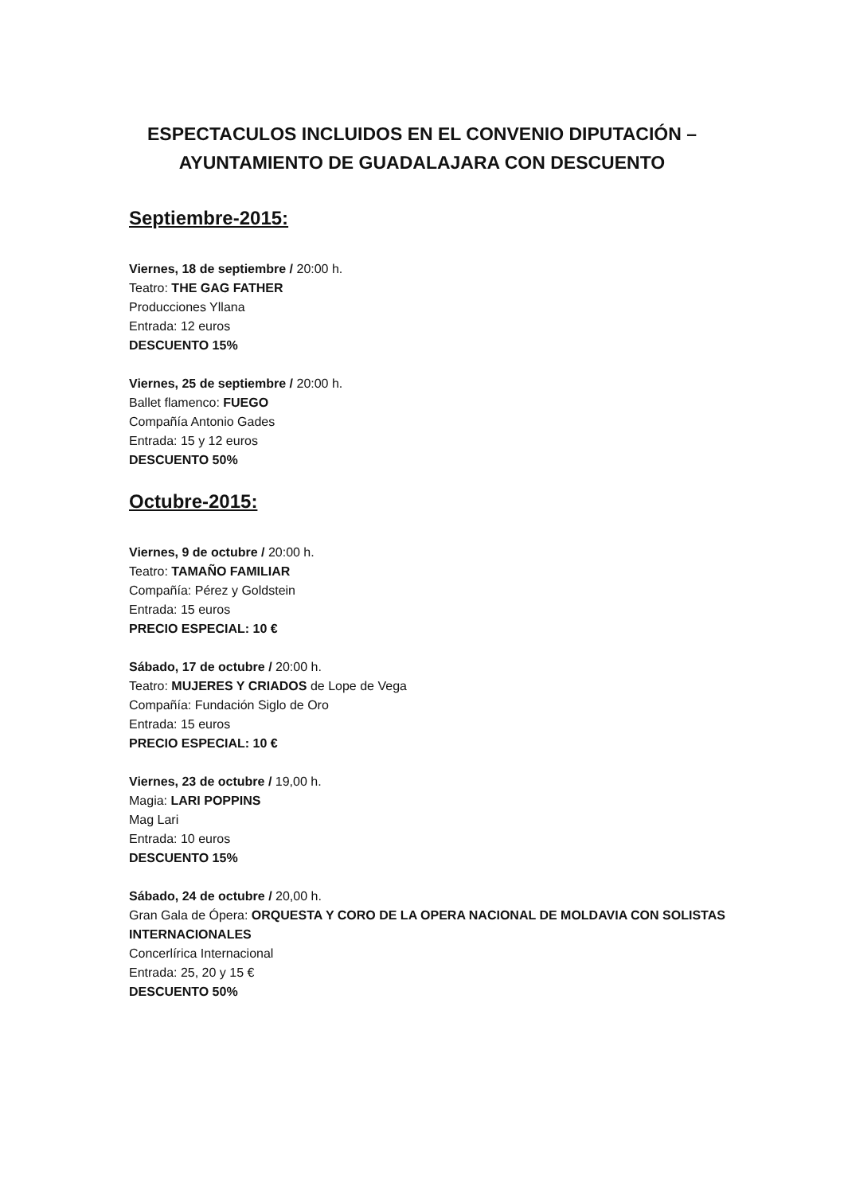ESPECTACULOS INCLUIDOS EN EL CONVENIO DIPUTACIÓN –
AYUNTAMIENTO DE GUADALAJARA CON DESCUENTO
Septiembre-2015:
Viernes, 18 de septiembre / 20:00 h.
Teatro: THE GAG FATHER
Producciones Yllana
Entrada: 12 euros
DESCUENTO 15%
Viernes, 25 de septiembre / 20:00 h.
Ballet flamenco: FUEGO
Compañía Antonio Gades
Entrada: 15 y 12 euros
DESCUENTO 50%
Octubre-2015:
Viernes, 9 de octubre / 20:00 h.
Teatro: TAMAÑO FAMILIAR
Compañía: Pérez y Goldstein
Entrada: 15 euros
PRECIO ESPECIAL: 10 €
Sábado, 17 de octubre / 20:00 h.
Teatro: MUJERES Y CRIADOS de Lope de Vega
Compañía: Fundación Siglo de Oro
Entrada: 15 euros
PRECIO ESPECIAL: 10 €
Viernes, 23 de octubre / 19,00 h.
Magia: LARI POPPINS
Mag Lari
Entrada: 10 euros
DESCUENTO 15%
Sábado, 24 de octubre / 20,00 h.
Gran Gala de Ópera: ORQUESTA Y CORO DE LA OPERA NACIONAL DE MOLDAVIA CON SOLISTAS INTERNACIONALES
Concerlírica Internacional
Entrada: 25, 20 y 15 €
DESCUENTO 50%